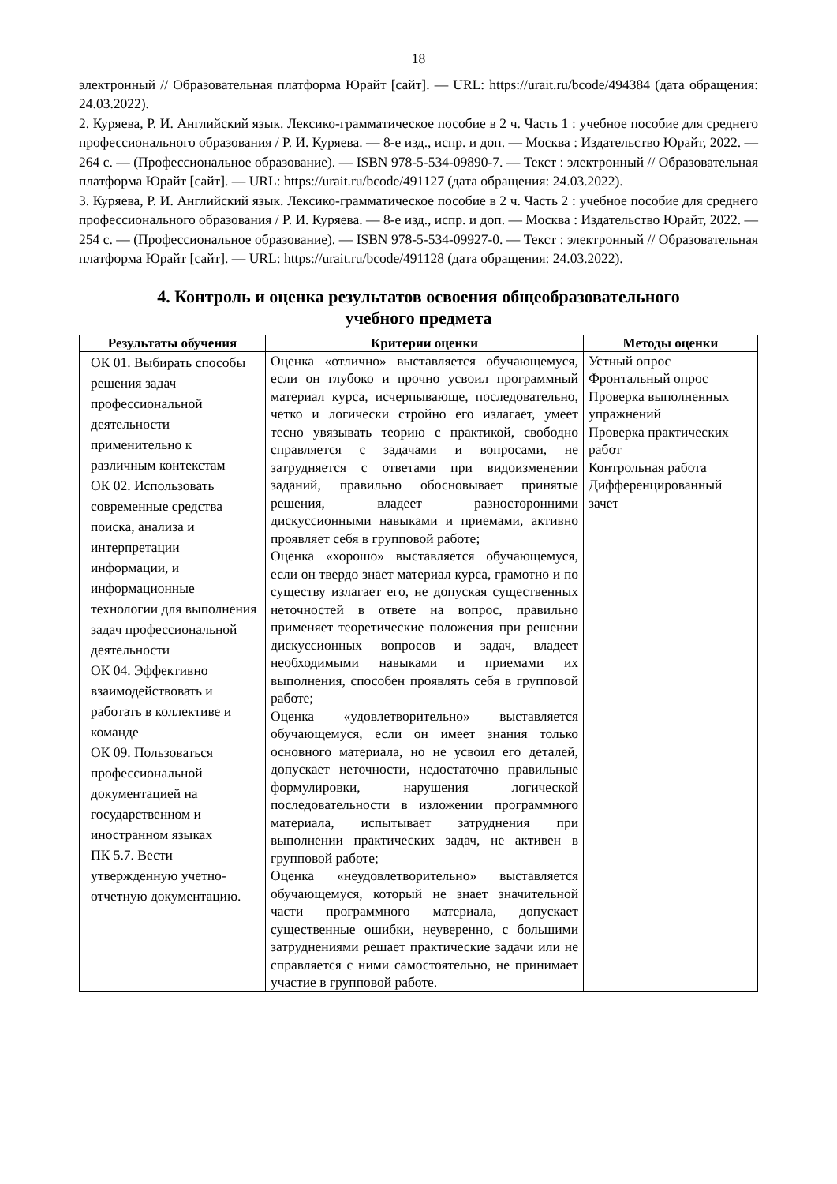18
электронный // Образовательная платформа Юрайт [сайт]. — URL: https://urait.ru/bcode/494384 (дата обращения: 24.03.2022).
2. Куряева, Р. И. Английский язык. Лексико-грамматическое пособие в 2 ч. Часть 1 : учебное пособие для среднего профессионального образования / Р. И. Куряева. — 8-е изд., испр. и доп. — Москва : Издательство Юрайт, 2022. — 264 с. — (Профессиональное образование). — ISBN 978-5-534-09890-7. — Текст : электронный // Образовательная платформа Юрайт [сайт]. — URL: https://urait.ru/bcode/491127 (дата обращения: 24.03.2022).
3. Куряева, Р. И. Английский язык. Лексико-грамматическое пособие в 2 ч. Часть 2 : учебное пособие для среднего профессионального образования / Р. И. Куряева. — 8-е изд., испр. и доп. — Москва : Издательство Юрайт, 2022. — 254 с. — (Профессиональное образование). — ISBN 978-5-534-09927-0. — Текст : электронный // Образовательная платформа Юрайт [сайт]. — URL: https://urait.ru/bcode/491128 (дата обращения: 24.03.2022).
4. Контроль и оценка результатов освоения общеобразовательного
учебного предмета
| Результаты обучения | Критерии оценки | Методы оценки |
| --- | --- | --- |
| ОК 01. Выбирать способы решения задач профессиональной деятельности применительно к различным контекстам ОК 02. Использовать современные средства поиска, анализа и интерпретации информации, и информационные технологии для выполнения задач профессиональной деятельности ОК 04. Эффективно взаимодействовать и работать в коллективе и команде ОК 09. Пользоваться профессиональной документацией на государственном и иностранном языках ПК 5.7. Вести утвержденную учетно-отчетную документацию. | Оценка «отлично» выставляется обучающемуся, если он глубоко и прочно усвоил программный материал курса, исчерпывающе, последовательно, четко и логически стройно его излагает, умеет тесно увязывать теорию с практикой, свободно справляется с задачами и вопросами, не затрудняется с ответами при видоизменении заданий, правильно обосновывает принятые решения, владеет разносторонними дискуссионными навыками и приемами, активно проявляет себя в групповой работе; Оценка «хорошо» выставляется обучающемуся, если он твердо знает материал курса, грамотно и по существу излагает его, не допуская существенных неточностей в ответе на вопрос, правильно применяет теоретические положения при решении дискуссионных вопросов и задач, владеет необходимыми навыками и приемами их выполнения, способен проявлять себя в групповой работе; Оценка «удовлетворительно» выставляется обучающемуся, если он имеет знания только основного материала, но не усвоил его деталей, допускает неточности, недостаточно правильные формулировки, нарушения логической последовательности в изложении программного материала, испытывает затруднения при выполнении практических задач, не активен в групповой работе; Оценка «неудовлетворительно» выставляется обучающемуся, который не знает значительной части программного материала, допускает существенные ошибки, неуверенно, с большими затруднениями решает практические задачи или не справляется с ними самостоятельно, не принимает участие в групповой работе. | Устный опрос Фронтальный опрос Проверка выполненных упражнений Проверка практических работ Контрольная работа Дифференцированный зачет |